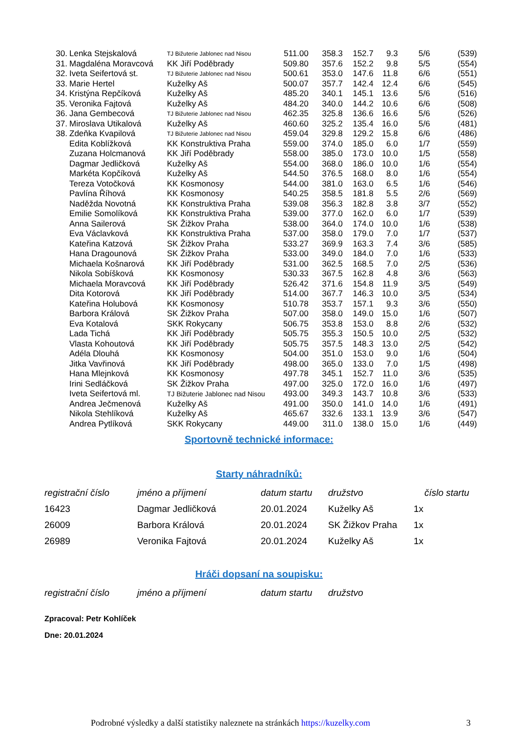| 30. | Lenka Stejskalová | TJ Bižuterie Jablonec nad Nisou | 511.00 | 358.3 | 152.7 | 9.3 | 5/6 | (539) |
| 31. | Magdaléna Moravcová | KK Jiří Poděbrady | 509.80 | 357.6 | 152.2 | 9.8 | 5/5 | (554) |
| 32. | Iveta Seifertová st. | TJ Bižuterie Jablonec nad Nisou | 500.61 | 353.0 | 147.6 | 11.8 | 6/6 | (551) |
| 33. | Marie Hertel | Kuželky Aš | 500.07 | 357.7 | 142.4 | 12.4 | 6/6 | (545) |
| 34. | Kristýna Repčíková | Kuželky Aš | 485.20 | 340.1 | 145.1 | 13.6 | 5/6 | (516) |
| 35. | Veronika Fajtová | Kuželky Aš | 484.20 | 340.0 | 144.2 | 10.6 | 6/6 | (508) |
| 36. | Jana Gembecová | TJ Bižuterie Jablonec nad Nisou | 462.35 | 325.8 | 136.6 | 16.6 | 5/6 | (526) |
| 37. | Miroslava Utikalová | Kuželky Aš | 460.60 | 325.2 | 135.4 | 16.0 | 5/6 | (481) |
| 38. | Zdeňka Kvapilová | TJ Bižuterie Jablonec nad Nisou | 459.04 | 329.8 | 129.2 | 15.8 | 6/6 | (486) |
| | Edita Koblížková | KK Konstruktiva Praha | 559.00 | 374.0 | 185.0 | 6.0 | 1/7 | (559) |
| | Zuzana Holcmanová | KK Jiří Poděbrady | 558.00 | 385.0 | 173.0 | 10.0 | 1/5 | (558) |
| | Dagmar Jedličková | Kuželky Aš | 554.00 | 368.0 | 186.0 | 10.0 | 1/6 | (554) |
| | Markéta Kopčíková | Kuželky Aš | 544.50 | 376.5 | 168.0 | 8.0 | 1/6 | (554) |
| | Tereza Votočková | KK Kosmonosy | 544.00 | 381.0 | 163.0 | 6.5 | 1/6 | (546) |
| | Pavlína Říhová | KK Kosmonosy | 540.25 | 358.5 | 181.8 | 5.5 | 2/6 | (569) |
| | Naděžda Novotná | KK Konstruktiva Praha | 539.08 | 356.3 | 182.8 | 3.8 | 3/7 | (552) |
| | Emilie Somolíková | KK Konstruktiva Praha | 539.00 | 377.0 | 162.0 | 6.0 | 1/7 | (539) |
| | Anna Sailerová | SK Žižkov Praha | 538.00 | 364.0 | 174.0 | 10.0 | 1/6 | (538) |
| | Eva Václavková | KK Konstruktiva Praha | 537.00 | 358.0 | 179.0 | 7.0 | 1/7 | (537) |
| | Kateřina Katzová | SK Žižkov Praha | 533.27 | 369.9 | 163.3 | 7.4 | 3/6 | (585) |
| | Hana Dragounová | SK Žižkov Praha | 533.00 | 349.0 | 184.0 | 7.0 | 1/6 | (533) |
| | Michaela Košnarová | KK Jiří Poděbrady | 531.00 | 362.5 | 168.5 | 7.0 | 2/5 | (536) |
| | Nikola Sobíšková | KK Kosmonosy | 530.33 | 367.5 | 162.8 | 4.8 | 3/6 | (563) |
| | Michaela Moravcová | KK Jiří Poděbrady | 526.42 | 371.6 | 154.8 | 11.9 | 3/5 | (549) |
| | Dita Kotorová | KK Jiří Poděbrady | 514.00 | 367.7 | 146.3 | 10.0 | 3/5 | (534) |
| | Kateřina Holubová | KK Kosmonosy | 510.78 | 353.7 | 157.1 | 9.3 | 3/6 | (550) |
| | Barbora Králová | SK Žižkov Praha | 507.00 | 358.0 | 149.0 | 15.0 | 1/6 | (507) |
| | Eva Kotalová | SKK Rokycany | 506.75 | 353.8 | 153.0 | 8.8 | 2/6 | (532) |
| | Lada Tichá | KK Jiří Poděbrady | 505.75 | 355.3 | 150.5 | 10.0 | 2/5 | (532) |
| | Vlasta Kohoutová | KK Jiří Poděbrady | 505.75 | 357.5 | 148.3 | 13.0 | 2/5 | (542) |
| | Adéla Dlouhá | KK Kosmonosy | 504.00 | 351.0 | 153.0 | 9.0 | 1/6 | (504) |
| | Jitka Vavřinová | KK Jiří Poděbrady | 498.00 | 365.0 | 133.0 | 7.0 | 1/5 | (498) |
| | Hana Mlejnková | KK Kosmonosy | 497.78 | 345.1 | 152.7 | 11.0 | 3/6 | (535) |
| | Irini Sedláčková | SK Žižkov Praha | 497.00 | 325.0 | 172.0 | 16.0 | 1/6 | (497) |
| | Iveta Seifertová ml. | TJ Bižuterie Jablonec nad Nisou | 493.00 | 349.3 | 143.7 | 10.8 | 3/6 | (533) |
| | Andrea Ječmenová | Kuželky Aš | 491.00 | 350.0 | 141.0 | 14.0 | 1/6 | (491) |
| | Nikola Stehlíková | Kuželky Aš | 465.67 | 332.6 | 133.1 | 13.9 | 3/6 | (547) |
| | Andrea Pytlíková | SKK Rokycany | 449.00 | 311.0 | 138.0 | 15.0 | 1/6 | (449) |
Sportovně technické informace:
Starty náhradníků:
| registrační číslo | jméno a příjmení | datum startu | družstvo | číslo startu |
| --- | --- | --- | --- | --- |
| 16423 | Dagmar Jedličková | 20.01.2024 | Kuželky Aš | 1x |
| 26009 | Barbora Králová | 20.01.2024 | SK Žižkov Praha | 1x |
| 26989 | Veronika Fajtová | 20.01.2024 | Kuželky Aš | 1x |
Hráči dopsaní na soupisku:
| registrační číslo | jméno a příjmení | datum startu | družstvo |
| --- | --- | --- | --- |
Zpracoval: Petr Kohlíček
Dne: 20.01.2024
Podrobné výsledky a další statistiky naleznete na stránkách https://kuzelky.com 3